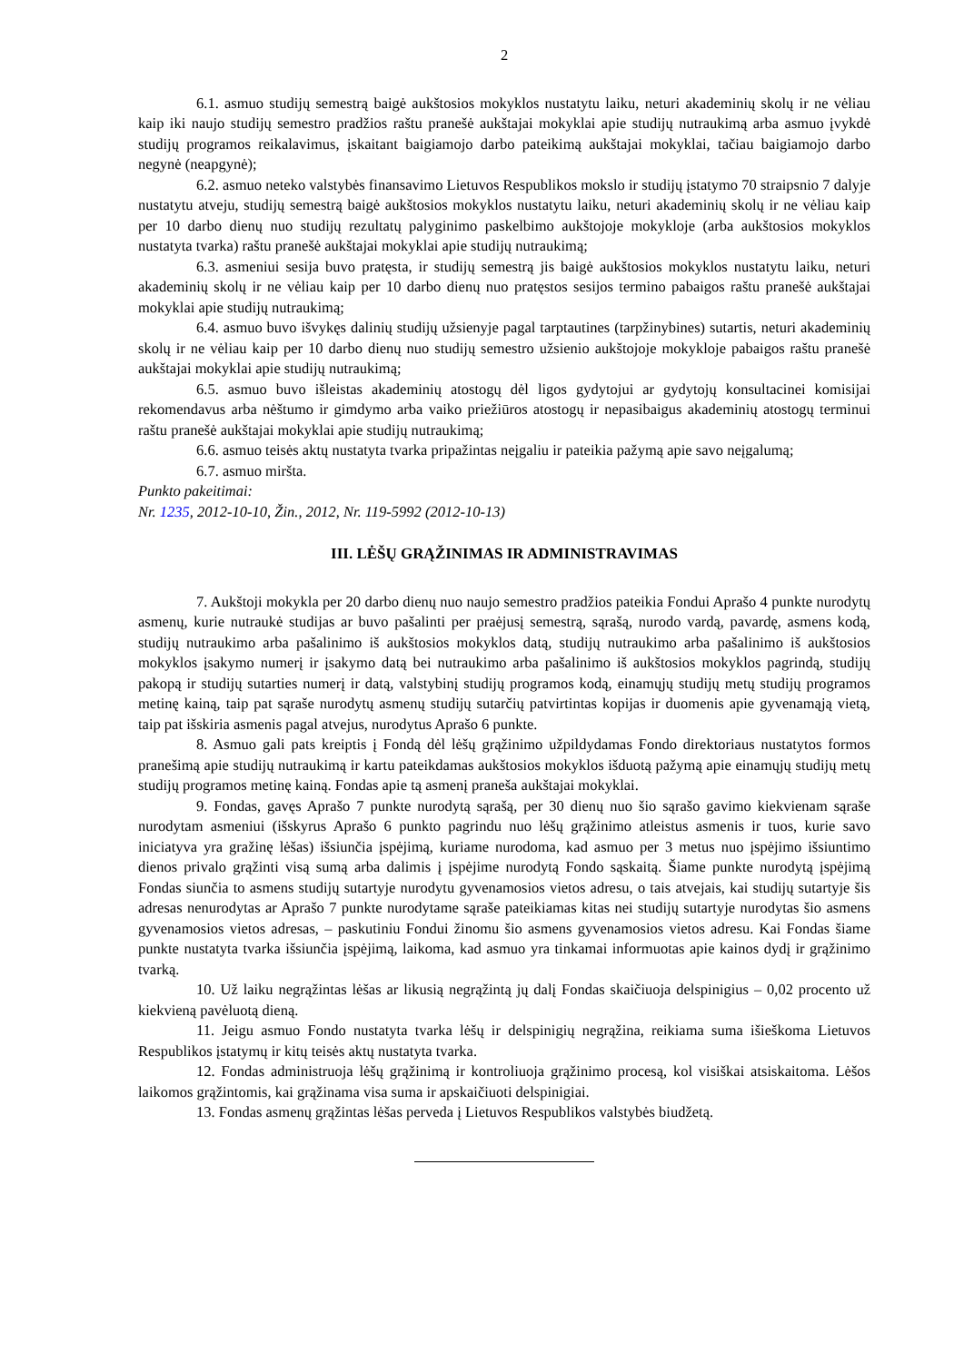2
6.1. asmuo studijų semestrą baigė aukštosios mokyklos nustatytu laiku, neturi akademinių skolų ir ne vėliau kaip iki naujo studijų semestro pradžios raštu pranešė aukštajai mokyklai apie studijų nutraukimą arba asmuo įvykdė studijų programos reikalavimus, įskaitant baigiamojo darbo pateikimą aukštajai mokyklai, tačiau baigiamojo darbo negynė (neapgynė);
6.2. asmuo neteko valstybės finansavimo Lietuvos Respublikos mokslo ir studijų įstatymo 70 straipsnio 7 dalyje nustatytu atveju, studijų semestrą baigė aukštosios mokyklos nustatytu laiku, neturi akademinių skolų ir ne vėliau kaip per 10 darbo dienų nuo studijų rezultatų palyginimo paskelbimo aukštojoje mokykloje (arba aukštosios mokyklos nustatyta tvarka) raštu pranešė aukštajai mokyklai apie studijų nutraukimą;
6.3. asmeniui sesija buvo pratęsta, ir studijų semestrą jis baigė aukštosios mokyklos nustatytu laiku, neturi akademinių skolų ir ne vėliau kaip per 10 darbo dienų nuo pratęstos sesijos termino pabaigos raštu pranešė aukštajai mokyklai apie studijų nutraukimą;
6.4. asmuo buvo išvykęs dalinių studijų užsienyje pagal tarptautines (tarpžinybines) sutartis, neturi akademinių skolų ir ne vėliau kaip per 10 darbo dienų nuo studijų semestro užsienio aukštojoje mokykloje pabaigos raštu pranešė aukštajai mokyklai apie studijų nutraukimą;
6.5. asmuo buvo išleistas akademinių atostogų dėl ligos gydytojui ar gydytojų konsultacinei komisijai rekomendavus arba nėštumo ir gimdymo arba vaiko priežiūros atostogų ir nepasibaigus akademinių atostogų terminui raštu pranešė aukštajai mokyklai apie studijų nutraukimą;
6.6. asmuo teisės aktų nustatyta tvarka pripažintas neįgaliu ir pateikia pažymą apie savo neįgalumą;
6.7. asmuo miršta.
Punkto pakeitimai:
Nr. 1235, 2012-10-10, Žin., 2012, Nr. 119-5992 (2012-10-13)
III. LĖŠŲ GRĄŽINIMAS IR ADMINISTRAVIMAS
7. Aukštoji mokykla per 20 darbo dienų nuo naujo semestro pradžios pateikia Fondui Aprašo 4 punkte nurodytų asmenų, kurie nutraukė studijas ar buvo pašalinti per praėjusį semestrą, sąrašą, nurodo vardą, pavardę, asmens kodą, studijų nutraukimo arba pašalinimo iš aukštosios mokyklos datą, studijų nutraukimo arba pašalinimo iš aukštosios mokyklos įsakymo numerį ir įsakymo datą bei nutraukimo arba pašalinimo iš aukštosios mokyklos pagrindą, studijų pakopą ir studijų sutarties numerį ir datą, valstybinį studijų programos kodą, einamųjų studijų metų studijų programos metinę kainą, taip pat sąraše nurodytų asmenų studijų sutarčių patvirtintas kopijas ir duomenis apie gyvenamąją vietą, taip pat išskiria asmenis pagal atvejus, nurodytus Aprašo 6 punkte.
8. Asmuo gali pats kreiptis į Fondą dėl lėšų grąžinimo užpildydamas Fondo direktoriaus nustatytos formos pranešimą apie studijų nutraukimą ir kartu pateikdamas aukštosios mokyklos išduotą pažymą apie einamųjų studijų metų studijų programos metinę kainą. Fondas apie tą asmenį praneša aukštajai mokyklai.
9. Fondas, gavęs Aprašo 7 punkte nurodytą sąrašą, per 30 dienų nuo šio sąrašo gavimo kiekvienam sąraše nurodytam asmeniui (išskyrus Aprašo 6 punkto pagrindu nuo lėšų grąžinimo atleistus asmenis ir tuos, kurie savo iniciatyva yra gražinę lėšas) išsiunčia įspėjimą, kuriame nurodoma, kad asmuo per 3 metus nuo įspėjimo išsiuntimo dienos privalo grąžinti visą sumą arba dalimis į įspėjime nurodytą Fondo sąskaitą. Šiame punkte nurodytą įspėjimą Fondas siunčia to asmens studijų sutartyje nurodytu gyvenamosios vietos adresu, o tais atvejais, kai studijų sutartyje šis adresas nenurodytas ar Aprašo 7 punkte nurodytame sąraše pateikiamas kitas nei studijų sutartyje nurodytas šio asmens gyvenamosios vietos adresas, – paskutiniu Fondui žinomu šio asmens gyvenamosios vietos adresu. Kai Fondas šiame punkte nustatyta tvarka išsiunčia įspėjimą, laikoma, kad asmuo yra tinkamai informuotas apie kainos dydį ir grąžinimo tvarką.
10. Už laiku negrąžintas lėšas ar likusią negrąžintą jų dalį Fondas skaičiuoja delspinigius – 0,02 procento už kiekvieną pavėluotą dieną.
11. Jeigu asmuo Fondo nustatyta tvarka lėšų ir delspinigių negrąžina, reikiama suma išieškoma Lietuvos Respublikos įstatymų ir kitų teisės aktų nustatyta tvarka.
12. Fondas administruoja lėšų grąžinimą ir kontroliuoja grąžinimo procesą, kol visiškai atsiskaitoma. Lėšos laikomos grąžintomis, kai grąžinama visa suma ir apskaičiuoti delspinigiai.
13. Fondas asmenų grąžintas lėšas perveda į Lietuvos Respublikos valstybės biudžetą.